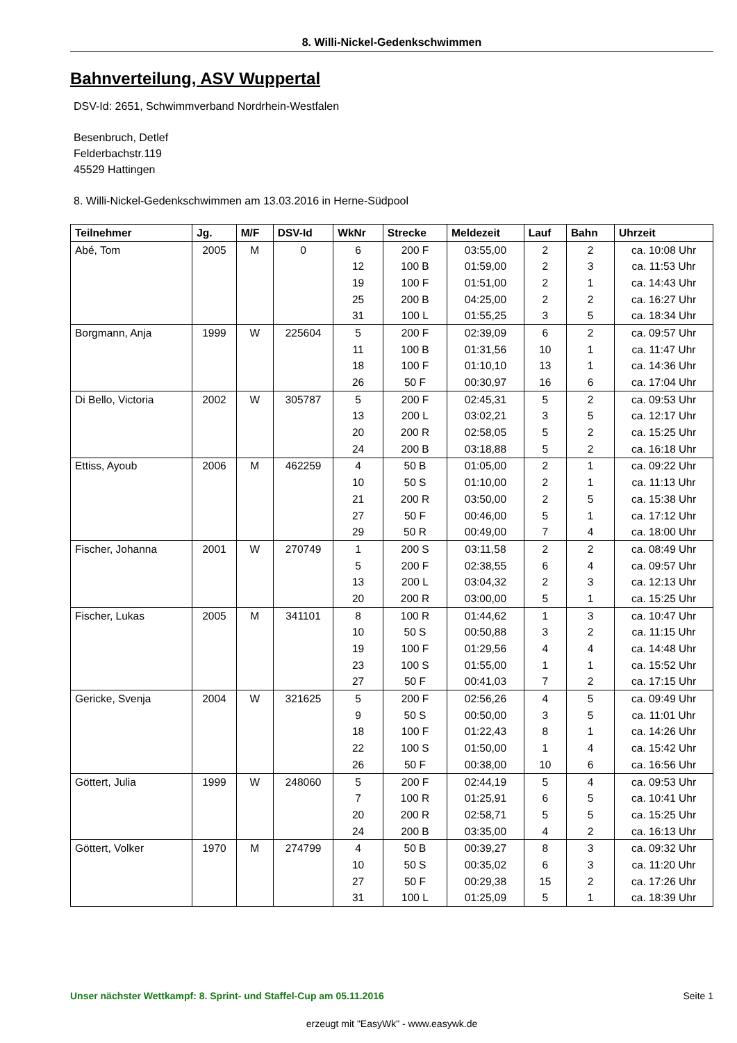8. Willi-Nickel-Gedenkschwimmen
Bahnverteilung, ASV Wuppertal
DSV-Id: 2651, Schwimmverband Nordrhein-Westfalen
Besenbruch, Detlef
Felderbachstr.119
45529 Hattingen
8. Willi-Nickel-Gedenkschwimmen am 13.03.2016 in Herne-Südpool
| Teilnehmer | Jg. | M/F | DSV-Id | WkNr | Strecke | Meldezeit | Lauf | Bahn | Uhrzeit |
| --- | --- | --- | --- | --- | --- | --- | --- | --- | --- |
| Abé, Tom | 2005 | M | 0 | 6 | 200 F | 03:55,00 | 2 | 2 | ca. 10:08 Uhr |
| | | | | 12 | 100 B | 01:59,00 | 2 | 3 | ca. 11:53 Uhr |
| | | | | 19 | 100 F | 01:51,00 | 2 | 1 | ca. 14:43 Uhr |
| | | | | 25 | 200 B | 04:25,00 | 2 | 2 | ca. 16:27 Uhr |
| | | | | 31 | 100 L | 01:55,25 | 3 | 5 | ca. 18:34 Uhr |
| Borgmann, Anja | 1999 | W | 225604 | 5 | 200 F | 02:39,09 | 6 | 2 | ca. 09:57 Uhr |
| | | | | 11 | 100 B | 01:31,56 | 10 | 1 | ca. 11:47 Uhr |
| | | | | 18 | 100 F | 01:10,10 | 13 | 1 | ca. 14:36 Uhr |
| | | | | 26 | 50 F | 00:30,97 | 16 | 6 | ca. 17:04 Uhr |
| Di Bello, Victoria | 2002 | W | 305787 | 5 | 200 F | 02:45,31 | 5 | 2 | ca. 09:53 Uhr |
| | | | | 13 | 200 L | 03:02,21 | 3 | 5 | ca. 12:17 Uhr |
| | | | | 20 | 200 R | 02:58,05 | 5 | 2 | ca. 15:25 Uhr |
| | | | | 24 | 200 B | 03:18,88 | 5 | 2 | ca. 16:18 Uhr |
| Ettiss, Ayoub | 2006 | M | 462259 | 4 | 50 B | 01:05,00 | 2 | 1 | ca. 09:22 Uhr |
| | | | | 10 | 50 S | 01:10,00 | 2 | 1 | ca. 11:13 Uhr |
| | | | | 21 | 200 R | 03:50,00 | 2 | 5 | ca. 15:38 Uhr |
| | | | | 27 | 50 F | 00:46,00 | 5 | 1 | ca. 17:12 Uhr |
| | | | | 29 | 50 R | 00:49,00 | 7 | 4 | ca. 18:00 Uhr |
| Fischer, Johanna | 2001 | W | 270749 | 1 | 200 S | 03:11,58 | 2 | 2 | ca. 08:49 Uhr |
| | | | | 5 | 200 F | 02:38,55 | 6 | 4 | ca. 09:57 Uhr |
| | | | | 13 | 200 L | 03:04,32 | 2 | 3 | ca. 12:13 Uhr |
| | | | | 20 | 200 R | 03:00,00 | 5 | 1 | ca. 15:25 Uhr |
| Fischer, Lukas | 2005 | M | 341101 | 8 | 100 R | 01:44,62 | 1 | 3 | ca. 10:47 Uhr |
| | | | | 10 | 50 S | 00:50,88 | 3 | 2 | ca. 11:15 Uhr |
| | | | | 19 | 100 F | 01:29,56 | 4 | 4 | ca. 14:48 Uhr |
| | | | | 23 | 100 S | 01:55,00 | 1 | 1 | ca. 15:52 Uhr |
| | | | | 27 | 50 F | 00:41,03 | 7 | 2 | ca. 17:15 Uhr |
| Gericke, Svenja | 2004 | W | 321625 | 5 | 200 F | 02:56,26 | 4 | 5 | ca. 09:49 Uhr |
| | | | | 9 | 50 S | 00:50,00 | 3 | 5 | ca. 11:01 Uhr |
| | | | | 18 | 100 F | 01:22,43 | 8 | 1 | ca. 14:26 Uhr |
| | | | | 22 | 100 S | 01:50,00 | 1 | 4 | ca. 15:42 Uhr |
| | | | | 26 | 50 F | 00:38,00 | 10 | 6 | ca. 16:56 Uhr |
| Göttert, Julia | 1999 | W | 248060 | 5 | 200 F | 02:44,19 | 5 | 4 | ca. 09:53 Uhr |
| | | | | 7 | 100 R | 01:25,91 | 6 | 5 | ca. 10:41 Uhr |
| | | | | 20 | 200 R | 02:58,71 | 5 | 5 | ca. 15:25 Uhr |
| | | | | 24 | 200 B | 03:35,00 | 4 | 2 | ca. 16:13 Uhr |
| Göttert, Volker | 1970 | M | 274799 | 4 | 50 B | 00:39,27 | 8 | 3 | ca. 09:32 Uhr |
| | | | | 10 | 50 S | 00:35,02 | 6 | 3 | ca. 11:20 Uhr |
| | | | | 27 | 50 F | 00:29,38 | 15 | 2 | ca. 17:26 Uhr |
| | | | | 31 | 100 L | 01:25,09 | 5 | 1 | ca. 18:39 Uhr |
Unser nächster Wettkampf: 8. Sprint- und Staffel-Cup am 05.11.2016 Seite 1
erzeugt mit "EasyWk" - www.easywk.de